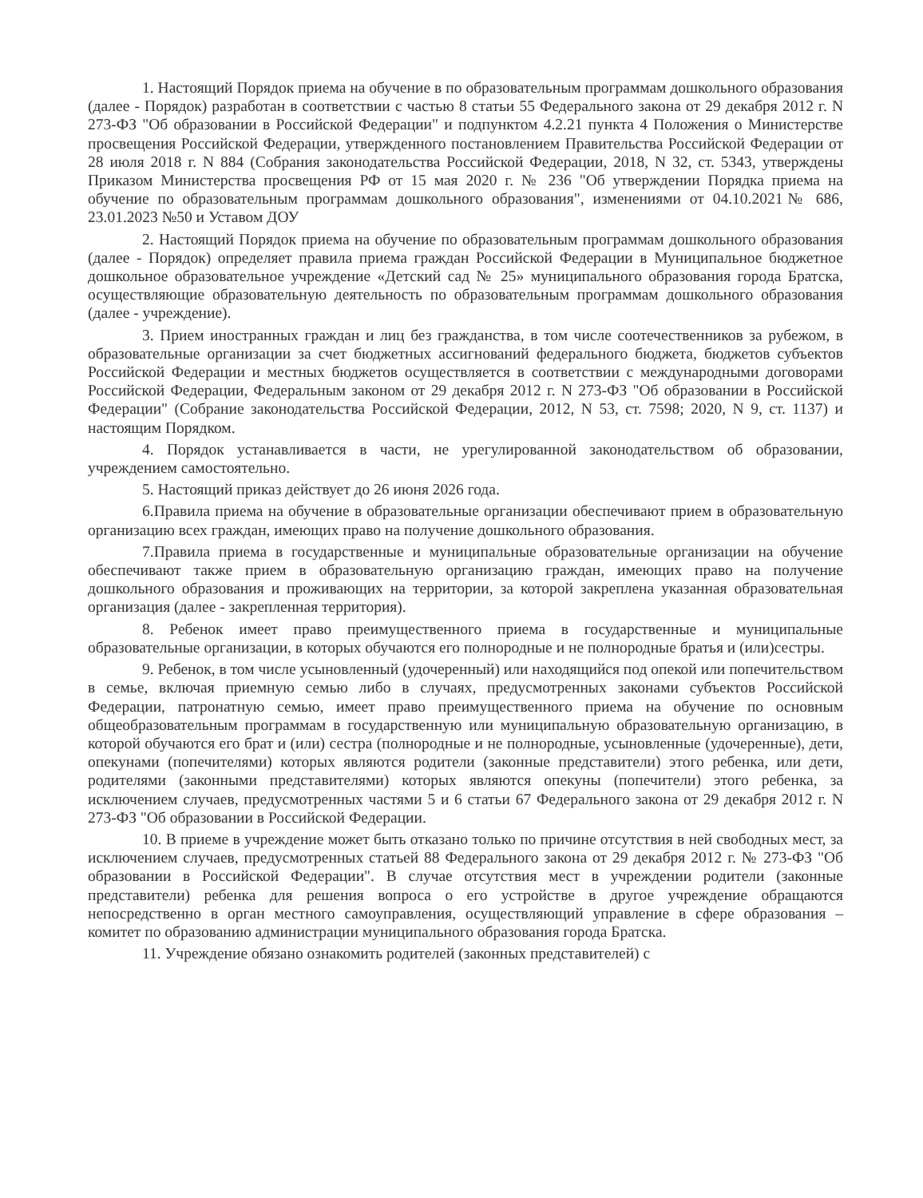1. Настоящий Порядок приема на обучение в по образовательным программам дошкольного образования (далее - Порядок) разработан в соответствии с частью 8 статьи 55 Федерального закона от 29 декабря 2012 г. N 273-ФЗ "Об образовании в Российской Федерации" и подпунктом 4.2.21 пункта 4 Положения о Министерстве просвещения Российской Федерации, утвержденного постановлением Правительства Российской Федерации от 28 июля 2018 г. N 884 (Собрания законодательства Российской Федерации, 2018, N 32, ст. 5343, утверждены Приказом Министерства просвещения РФ от 15 мая 2020 г. № 236 "Об утверждении Порядка приема на обучение по образовательным программам дошкольного образования", изменениями от 04.10.2021№ 686, 23.01.2023 №50 и Уставом ДОУ
2. Настоящий Порядок приема на обучение по образовательным программам дошкольного образования (далее - Порядок) определяет правила приема граждан Российской Федерации в Муниципальное бюджетное дошкольное образовательное учреждение «Детский сад № 25» муниципального образования города Братска, осуществляющие образовательную деятельность по образовательным программам дошкольного образования (далее - учреждение).
3. Прием иностранных граждан и лиц без гражданства, в том числе соотечественников за рубежом, в образовательные организации за счет бюджетных ассигнований федерального бюджета, бюджетов субъектов Российской Федерации и местных бюджетов осуществляется в соответствии с международными договорами Российской Федерации, Федеральным законом от 29 декабря 2012 г. N 273-ФЗ "Об образовании в Российской Федерации" (Собрание законодательства Российской Федерации, 2012, N 53, ст. 7598; 2020, N 9, ст. 1137) и настоящим Порядком.
4. Порядок устанавливается в части, не урегулированной законодательством об образовании, учреждением самостоятельно.
5. Настоящий приказ действует до 26 июня 2026 года.
6.Правила приема на обучение в образовательные организации обеспечивают прием в образовательную организацию всех граждан, имеющих право на получение дошкольного образования.
7.Правила приема в государственные и муниципальные образовательные организации на обучение обеспечивают также прием в образовательную организацию граждан, имеющих право на получение дошкольного образования и проживающих на территории, за которой закреплена указанная образовательная организация (далее - закрепленная территория).
8. Ребенок имеет право преимущественного приема в государственные и муниципальные образовательные организации, в которых обучаются его полнородные и не полнородные братья и (или)сестры.
9. Ребенок, в том числе усыновленный (удочеренный) или находящийся под опекой или попечительством в семье, включая приемную семью либо в случаях, предусмотренных законами субъектов Российской Федерации, патронатную семью, имеет право преимущественного приема на обучение по основным общеобразовательным программам в государственную или муниципальную образовательную организацию, в которой обучаются его брат и (или) сестра (полнородные и не полнородные, усыновленные (удочеренные), дети, опекунами (попечителями) которых являются родители (законные представители) этого ребенка, или дети, родителями (законными представителями) которых являются опекуны (попечители) этого ребенка, за исключением случаев, предусмотренных частями 5 и 6 статьи 67 Федерального закона от 29 декабря 2012 г. N 273-ФЗ "Об образовании в Российской Федерации.
10. В приеме в учреждение может быть отказано только по причине отсутствия в ней свободных мест, за исключением случаев, предусмотренных статьей 88 Федерального закона от 29 декабря 2012 г. № 273-ФЗ "Об образовании в Российской Федерации". В случае отсутствия мест в учреждении родители (законные представители) ребенка для решения вопроса о его устройстве в другое учреждение обращаются непосредственно в орган местного самоуправления, осуществляющий управление в сфере образования – комитет по образованию администрации муниципального образования города Братска.
11. Учреждение обязано ознакомить родителей (законных представителей) с